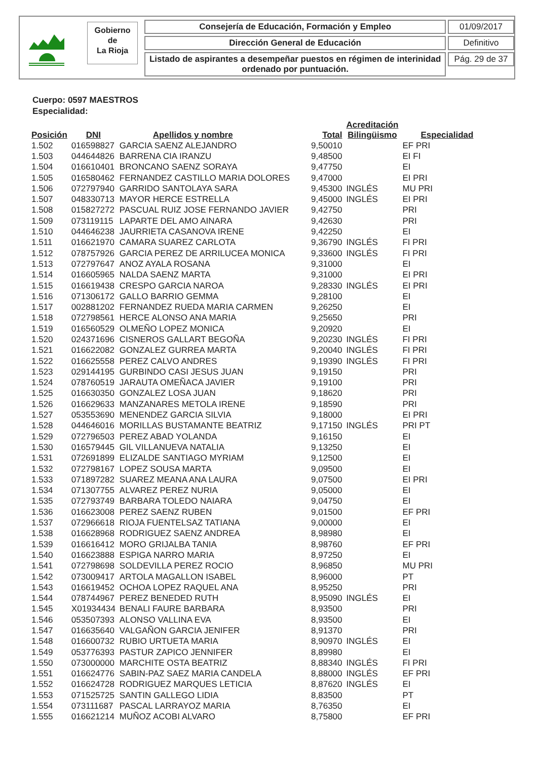Gobierno
de
La Rioja
Consejería de Educación, Formación y Empleo
Dirección General de Educación
Listado de aspirantes a desempeñar puestos en régimen de interinidad
ordenado por puntuación.
01/09/2017
Definitivo
Pág. 29 de 37
Cuerpo: 0597 MAESTROS
Especialidad:
| Posición | DNI | Apellidos y nombre | Total | Acreditación Bilingüismo | Especialidad |
| --- | --- | --- | --- | --- | --- |
| 1.502 | 016598827 | GARCIA SAENZ ALEJANDRO | 9,50010 | | EF PRI |
| 1.503 | 044644826 | BARRENA CIA IRANZU | 9,48500 | | EI FI |
| 1.504 | 016610401 | BRONCANO SAENZ SORAYA | 9,47750 | | EI |
| 1.505 | 016580462 | FERNANDEZ CASTILLO MARIA DOLORES | 9,47000 | | EI PRI |
| 1.506 | 072797940 | GARRIDO SANTOLAYA SARA | 9,45300 | INGLÉS | MU PRI |
| 1.507 | 048330713 | MAYOR HERCE ESTRELLA | 9,45000 | INGLÉS | EI PRI |
| 1.508 | 015827272 | PASCUAL RUIZ JOSE FERNANDO JAVIER | 9,42750 | | PRI |
| 1.509 | 073119115 | LAPARTE DEL AMO AINARA | 9,42630 | | PRI |
| 1.510 | 044646238 | JAURRIETA CASANOVA IRENE | 9,42250 | | EI |
| 1.511 | 016621970 | CAMARA SUAREZ CARLOTA | 9,36790 | INGLÉS | FI PRI |
| 1.512 | 078757926 | GARCIA PEREZ DE ARRILUCEA MONICA | 9,33600 | INGLÉS | FI PRI |
| 1.513 | 072797647 | ANOZ AYALA ROSANA | 9,31000 | | EI |
| 1.514 | 016605965 | NALDA SAENZ MARTA | 9,31000 | | EI PRI |
| 1.515 | 016619438 | CRESPO GARCIA NAROA | 9,28330 | INGLÉS | EI PRI |
| 1.516 | 071306172 | GALLO BARRIO GEMMA | 9,28100 | | EI |
| 1.517 | 002881202 | FERNANDEZ RUEDA MARIA CARMEN | 9,26250 | | EI |
| 1.518 | 072798561 | HERCE ALONSO ANA MARIA | 9,25650 | | PRI |
| 1.519 | 016560529 | OLMEÑO LOPEZ MONICA | 9,20920 | | EI |
| 1.520 | 024371696 | CISNEROS GALLART BEGOÑA | 9,20230 | INGLÉS | FI PRI |
| 1.521 | 016622082 | GONZALEZ GURREA MARTA | 9,20040 | INGLÉS | FI PRI |
| 1.522 | 016625558 | PEREZ CALVO ANDRES | 9,19390 | INGLÉS | FI PRI |
| 1.523 | 029144195 | GURBINDO CASI JESUS JUAN | 9,19150 | | PRI |
| 1.524 | 078760519 | JARAUTA OMEÑACA JAVIER | 9,19100 | | PRI |
| 1.525 | 016630350 | GONZALEZ LOSA JUAN | 9,18620 | | PRI |
| 1.526 | 016629633 | MANZANARES METOLA IRENE | 9,18590 | | PRI |
| 1.527 | 053553690 | MENENDEZ GARCIA SILVIA | 9,18000 | | EI PRI |
| 1.528 | 044646016 | MORILLAS BUSTAMANTE BEATRIZ | 9,17150 | INGLÉS | PRI PT |
| 1.529 | 072796503 | PEREZ ABAD YOLANDA | 9,16150 | | EI |
| 1.530 | 016579445 | GIL VILLANUEVA NATALIA | 9,13250 | | EI |
| 1.531 | 072691899 | ELIZALDE SANTIAGO MYRIAM | 9,12500 | | EI |
| 1.532 | 072798167 | LOPEZ SOUSA MARTA | 9,09500 | | EI |
| 1.533 | 071897282 | SUAREZ MEANA ANA LAURA | 9,07500 | | EI PRI |
| 1.534 | 071307755 | ALVAREZ PEREZ NURIA | 9,05000 | | EI |
| 1.535 | 072793749 | BARBARA TOLEDO NAIARA | 9,04750 | | EI |
| 1.536 | 016623008 | PEREZ SAENZ RUBEN | 9,01500 | | EF PRI |
| 1.537 | 072966618 | RIOJA FUENTELSAZ TATIANA | 9,00000 | | EI |
| 1.538 | 016628968 | RODRIGUEZ SAENZ ANDREA | 8,98980 | | EI |
| 1.539 | 016616412 | MORO GRIJALBA TANIA | 8,98760 | | EF PRI |
| 1.540 | 016623888 | ESPIGA NARRO MARIA | 8,97250 | | EI |
| 1.541 | 072798698 | SOLDEVILLA PEREZ ROCIO | 8,96850 | | MU PRI |
| 1.542 | 073009417 | ARTOLA MAGALLON ISABEL | 8,96000 | | PT |
| 1.543 | 016619452 | OCHOA LOPEZ RAQUEL ANA | 8,95250 | | PRI |
| 1.544 | 078744967 | PEREZ BENEDED RUTH | 8,95090 | INGLÉS | EI |
| 1.545 | X01934434 | BENALI FAURE BARBARA | 8,93500 | | PRI |
| 1.546 | 053507393 | ALONSO VALLINA EVA | 8,93500 | | EI |
| 1.547 | 016635640 | VALGAÑON GARCIA JENIFER | 8,91370 | | PRI |
| 1.548 | 016600732 | RUBIO URTUETA MARIA | 8,90970 | INGLÉS | EI |
| 1.549 | 053776393 | PASTUR ZAPICO JENNIFER | 8,89980 | | EI |
| 1.550 | 073000000 | MARCHITE OSTA BEATRIZ | 8,88340 | INGLÉS | FI PRI |
| 1.551 | 016624776 | SABIN-PAZ SAEZ MARIA CANDELA | 8,88000 | INGLÉS | EF PRI |
| 1.552 | 016624728 | RODRIGUEZ MARQUES LETICIA | 8,87620 | INGLÉS | EI |
| 1.553 | 071525725 | SANTIN GALLEGO LIDIA | 8,83500 | | PT |
| 1.554 | 073111687 | PASCAL LARRAYOZ MARIA | 8,76350 | | EI |
| 1.555 | 016621214 | MUÑOZ ACOBI ALVARO | 8,75800 | | EF PRI |